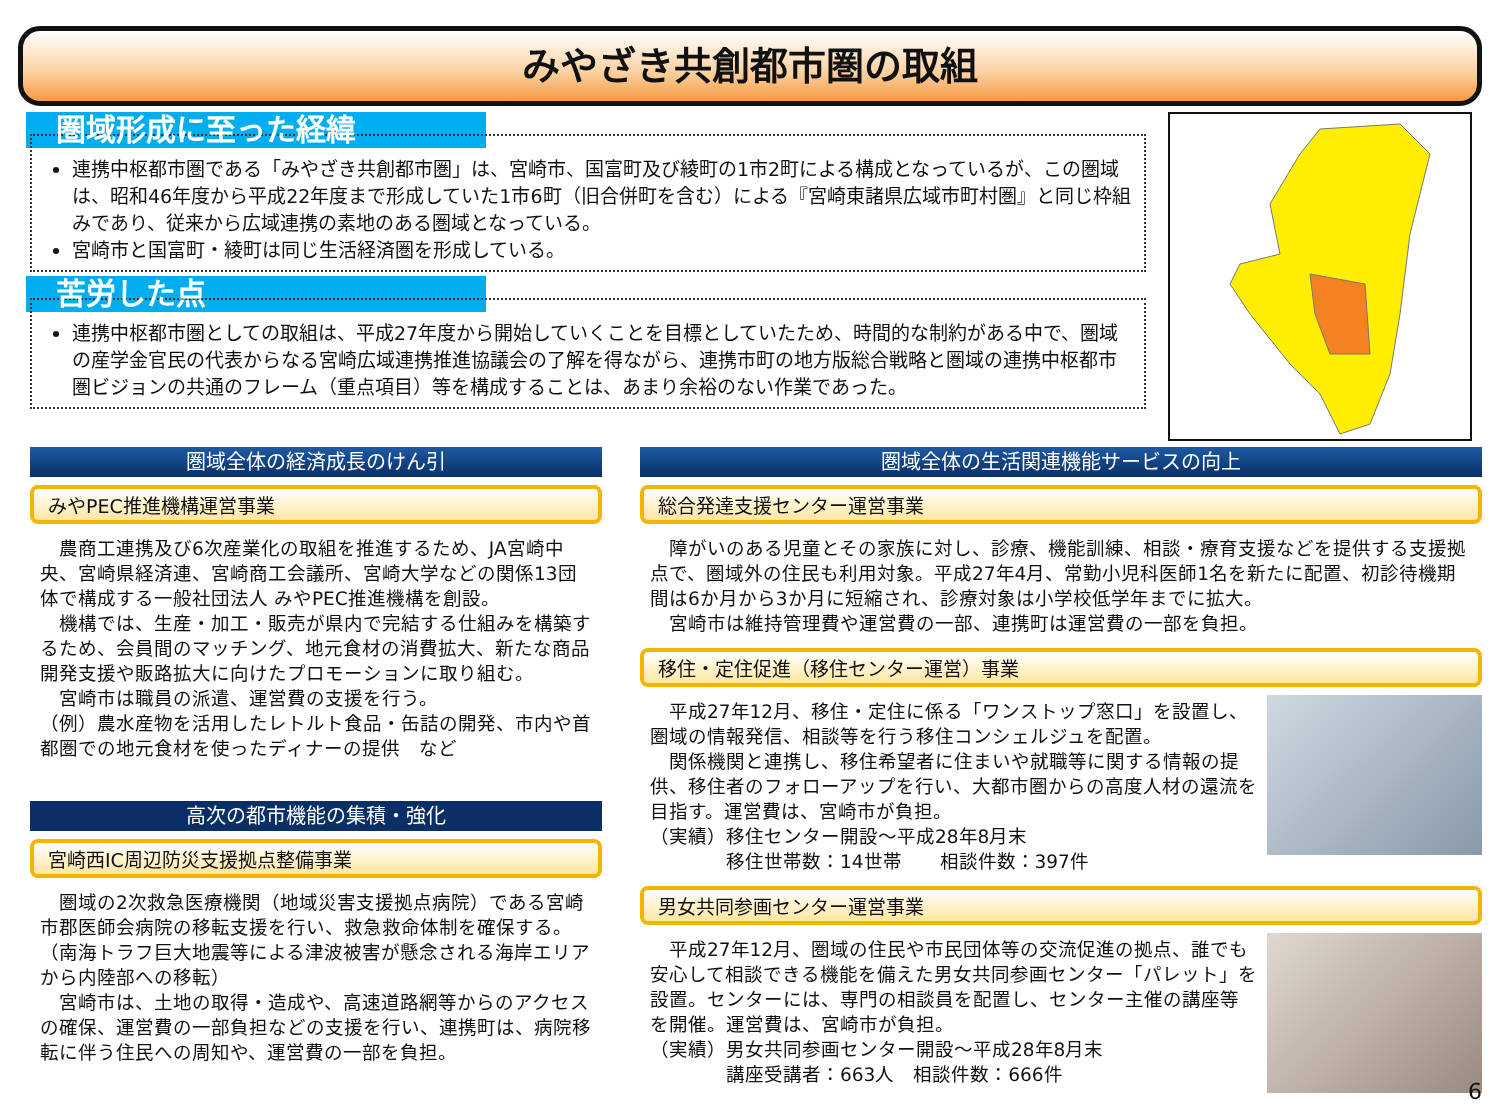みやざき共創都市圏の取組
圏域形成に至った経緯
連携中枢都市圏である「みやざき共創都市圏」は、宮崎市、国富町及び綾町の1市2町による構成となっているが、この圏域は、昭和46年度から平成22年度まで形成していた1市6町（旧合併町を含む）による『宮崎東諸県広域市町村圏』と同じ枠組みであり、従来から広域連携の素地のある圏域となっている。
宮崎市と国富町・綾町は同じ生活経済圏を形成している。
苦労した点
連携中枢都市圏としての取組は、平成27年度から開始していくことを目標としていたため、時間的な制約がある中で、圏域の産学金官民の代表からなる宮崎広域連携推進協議会の了解を得ながら、連携市町の地方版総合戦略と圏域の連携中枢都市圏ビジョンの共通のフレーム（重点項目）等を構成することは、あまり余裕のない作業であった。
高千穂町 日之影町 延岡市 五ヶ瀬町 諸塚村 椎葉村 美郷町 門川町 日向市 西米良村 木城町 都農町 川南町 西都市 高鍋町 新富町 えびの市 小林市 国富町 綾町 高原町 宮崎市 都城市 日南市 三股町 串間市
圏域全体の経済成長のけん引
みやPEC推進機構運営事業
　農商工連携及び6次産業化の取組を推進するため、JA宮崎中央、宮崎県経済連、宮崎商工会議所、宮崎大学などの関係13団体で構成する一般社団法人 みやPEC推進機構を創設。
　機構では、生産・加工・販売が県内で完結する仕組みを構築するため、会員間のマッチング、地元食材の消費拡大、新たな商品開発支援や販路拡大に向けたプロモーションに取り組む。
　宮崎市は職員の派遣、運営費の支援を行う。
（例）農水産物を活用したレトルト食品・缶詰の開発、市内や首都圏での地元食材を使ったディナーの提供　など
高次の都市機能の集積・強化
宮崎西IC周辺防災支援拠点整備事業
　圏域の2次救急医療機関（地域災害支援拠点病院）である宮崎市郡医師会病院の移転支援を行い、救急救命体制を確保する。（南海トラフ巨大地震等による津波被害が懸念される海岸エリアから内陸部への移転）
　宮崎市は、土地の取得・造成や、高速道路網等からのアクセスの確保、運営費の一部負担などの支援を行い、連携町は、病院移転に伴う住民への周知や、運営費の一部を負担。
圏域全体の生活関連機能サービスの向上
総合発達支援センター運営事業
　障がいのある児童とその家族に対し、診療、機能訓練、相談・療育支援などを提供する支援拠点で、圏域外の住民も利用対象。平成27年4月、常勤小児科医師1名を新たに配置、初診待機期間は6か月から3か月に短縮され、診療対象は小学校低学年までに拡大。
　宮崎市は維持管理費や運営費の一部、連携町は運営費の一部を負担。
移住・定住促進（移住センター運営）事業
　平成27年12月、移住・定住に係る「ワンストップ窓口」を設置し、圏域の情報発信、相談等を行う移住コンシェルジュを配置。
　関係機関と連携し、移住希望者に住まいや就職等に関する情報の提供、移住者のフォローアップを行い、大都市圏からの高度人材の還流を目指す。運営費は、宮崎市が負担。
（実績）移住センター開設～平成28年8月末
　　　　移住世帯数：14世帯　　相談件数：397件
男女共同参画センター運営事業
　平成27年12月、圏域の住民や市民団体等の交流促進の拠点、誰でも安心して相談できる機能を備えた男女共同参画センター「パレット」を設置。センターには、専門の相談員を配置し、センター主催の講座等を開催。運営費は、宮崎市が負担。
（実績）男女共同参画センター開設～平成28年8月末
　　　　講座受講者：663人　相談件数：666件
6